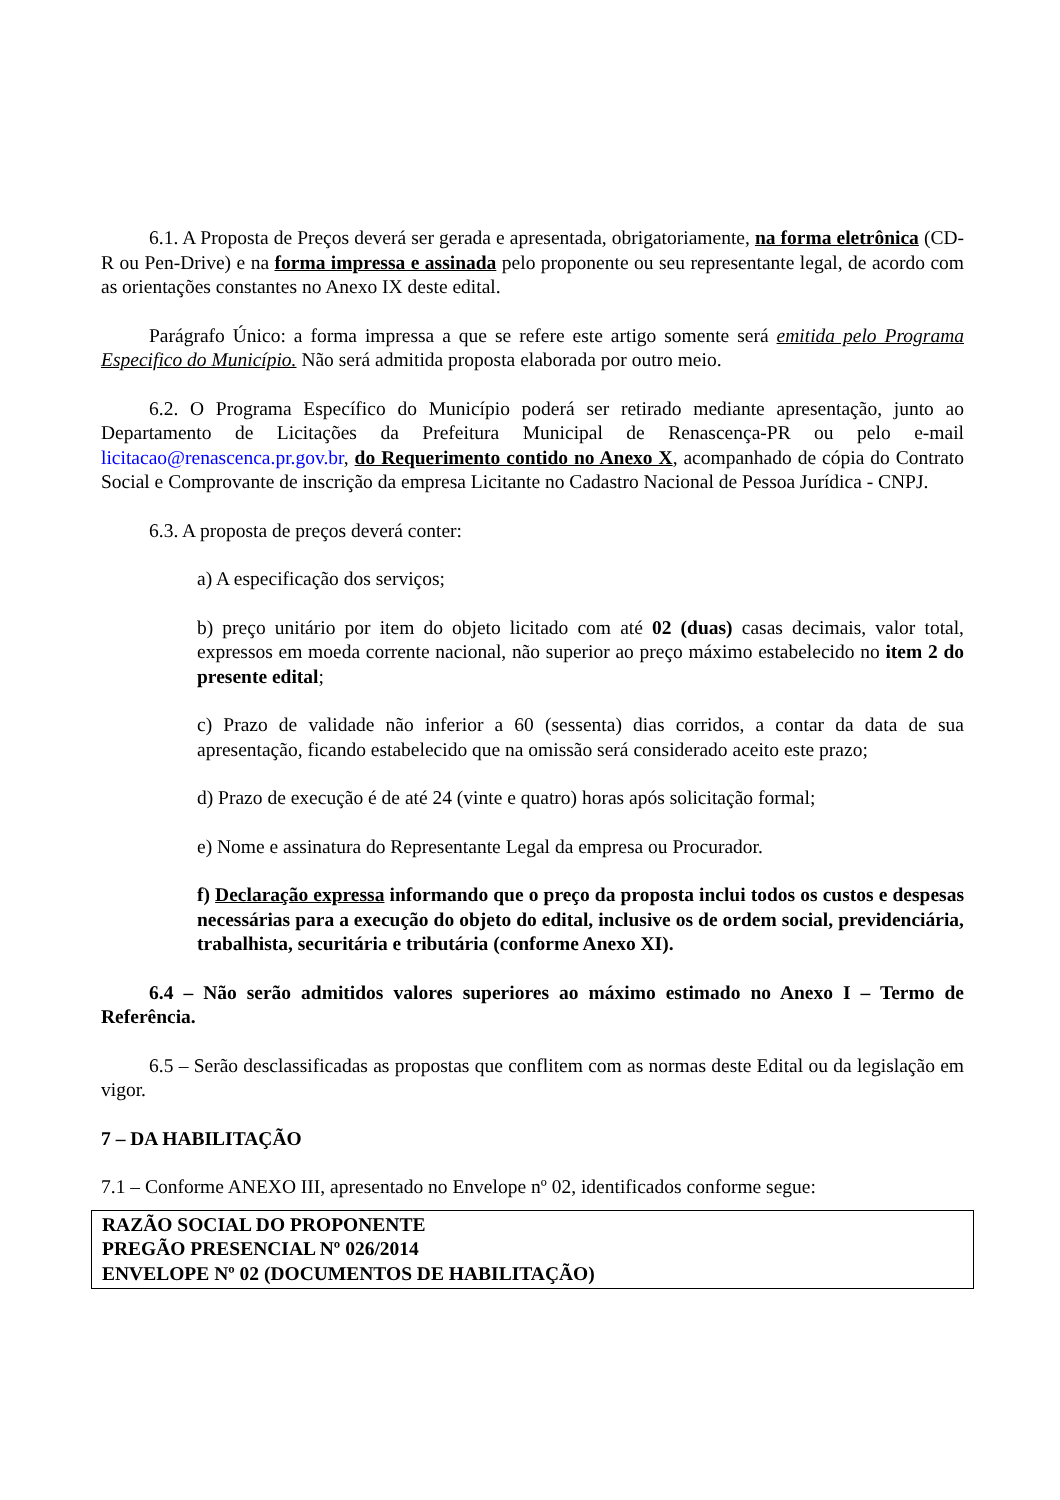6.1. A Proposta de Preços deverá ser gerada e apresentada, obrigatoriamente, na forma eletrônica (CD-R ou Pen-Drive) e na forma impressa e assinada pelo proponente ou seu representante legal, de acordo com as orientações constantes no Anexo IX deste edital.
Parágrafo Único: a forma impressa a que se refere este artigo somente será emitida pelo Programa Especifico do Município. Não será admitida proposta elaborada por outro meio.
6.2. O Programa Específico do Município poderá ser retirado mediante apresentação, junto ao Departamento de Licitações da Prefeitura Municipal de Renascença-PR ou pelo e-mail licitacao@renascenca.pr.gov.br, do Requerimento contido no Anexo X, acompanhado de cópia do Contrato Social e Comprovante de inscrição da empresa Licitante no Cadastro Nacional de Pessoa Jurídica - CNPJ.
6.3. A proposta de preços deverá conter:
a) A especificação dos serviços;
b) preço unitário por item do objeto licitado com até 02 (duas) casas decimais, valor total, expressos em moeda corrente nacional, não superior ao preço máximo estabelecido no item 2 do presente edital;
c) Prazo de validade não inferior a 60 (sessenta) dias corridos, a contar da data de sua apresentação, ficando estabelecido que na omissão será considerado aceito este prazo;
d) Prazo de execução é de até 24 (vinte e quatro) horas após solicitação formal;
e) Nome e assinatura do Representante Legal da empresa ou Procurador.
f) Declaração expressa informando que o preço da proposta inclui todos os custos e despesas necessárias para a execução do objeto do edital, inclusive os de ordem social, previdenciária, trabalhista, securitária e tributária (conforme Anexo XI).
6.4 – Não serão admitidos valores superiores ao máximo estimado no Anexo I – Termo de Referência.
6.5 – Serão desclassificadas as propostas que conflitem com as normas deste Edital ou da legislação em vigor.
7 – DA HABILITAÇÃO
7.1 – Conforme ANEXO III, apresentado no Envelope nº 02, identificados conforme segue:
RAZÃO SOCIAL DO PROPONENTE
PREGÃO PRESENCIAL Nº 026/2014
ENVELOPE Nº 02 (DOCUMENTOS DE HABILITAÇÃO)